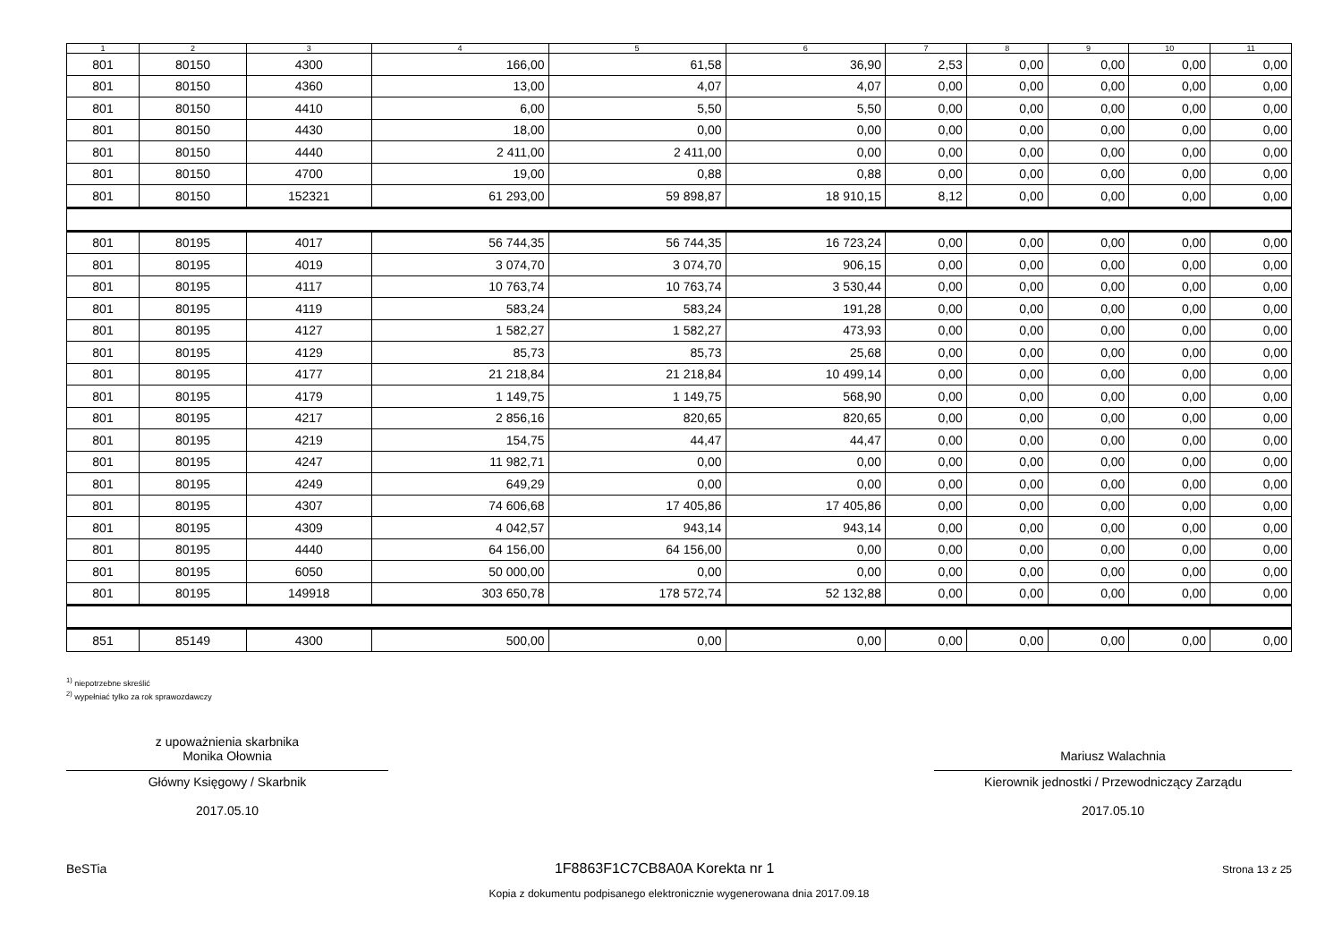| 1 | 2 | 3 | 4 | 5 | 6 | 7 | 8 | 9 | 10 | 11 |
| --- | --- | --- | --- | --- | --- | --- | --- | --- | --- | --- |
| 801 | 80150 | 4300 | 166,00 | 61,58 | 36,90 | 2,53 | 0,00 | 0,00 | 0,00 | 0,00 |
| 801 | 80150 | 4360 | 13,00 | 4,07 | 4,07 | 0,00 | 0,00 | 0,00 | 0,00 | 0,00 |
| 801 | 80150 | 4410 | 6,00 | 5,50 | 5,50 | 0,00 | 0,00 | 0,00 | 0,00 | 0,00 |
| 801 | 80150 | 4430 | 18,00 | 0,00 | 0,00 | 0,00 | 0,00 | 0,00 | 0,00 | 0,00 |
| 801 | 80150 | 4440 | 2 411,00 | 2 411,00 | 0,00 | 0,00 | 0,00 | 0,00 | 0,00 | 0,00 |
| 801 | 80150 | 4700 | 19,00 | 0,88 | 0,88 | 0,00 | 0,00 | 0,00 | 0,00 | 0,00 |
| 801 | 80150 | 152321 | 61 293,00 | 59 898,87 | 18 910,15 | 8,12 | 0,00 | 0,00 | 0,00 | 0,00 |
| 801 | 80195 | 4017 | 56 744,35 | 56 744,35 | 16 723,24 | 0,00 | 0,00 | 0,00 | 0,00 | 0,00 |
| 801 | 80195 | 4019 | 3 074,70 | 3 074,70 | 906,15 | 0,00 | 0,00 | 0,00 | 0,00 | 0,00 |
| 801 | 80195 | 4117 | 10 763,74 | 10 763,74 | 3 530,44 | 0,00 | 0,00 | 0,00 | 0,00 | 0,00 |
| 801 | 80195 | 4119 | 583,24 | 583,24 | 191,28 | 0,00 | 0,00 | 0,00 | 0,00 | 0,00 |
| 801 | 80195 | 4127 | 1 582,27 | 1 582,27 | 473,93 | 0,00 | 0,00 | 0,00 | 0,00 | 0,00 |
| 801 | 80195 | 4129 | 85,73 | 85,73 | 25,68 | 0,00 | 0,00 | 0,00 | 0,00 | 0,00 |
| 801 | 80195 | 4177 | 21 218,84 | 21 218,84 | 10 499,14 | 0,00 | 0,00 | 0,00 | 0,00 | 0,00 |
| 801 | 80195 | 4179 | 1 149,75 | 1 149,75 | 568,90 | 0,00 | 0,00 | 0,00 | 0,00 | 0,00 |
| 801 | 80195 | 4217 | 2 856,16 | 820,65 | 820,65 | 0,00 | 0,00 | 0,00 | 0,00 | 0,00 |
| 801 | 80195 | 4219 | 154,75 | 44,47 | 44,47 | 0,00 | 0,00 | 0,00 | 0,00 | 0,00 |
| 801 | 80195 | 4247 | 11 982,71 | 0,00 | 0,00 | 0,00 | 0,00 | 0,00 | 0,00 | 0,00 |
| 801 | 80195 | 4249 | 649,29 | 0,00 | 0,00 | 0,00 | 0,00 | 0,00 | 0,00 | 0,00 |
| 801 | 80195 | 4307 | 74 606,68 | 17 405,86 | 17 405,86 | 0,00 | 0,00 | 0,00 | 0,00 | 0,00 |
| 801 | 80195 | 4309 | 4 042,57 | 943,14 | 943,14 | 0,00 | 0,00 | 0,00 | 0,00 | 0,00 |
| 801 | 80195 | 4440 | 64 156,00 | 64 156,00 | 0,00 | 0,00 | 0,00 | 0,00 | 0,00 | 0,00 |
| 801 | 80195 | 6050 | 50 000,00 | 0,00 | 0,00 | 0,00 | 0,00 | 0,00 | 0,00 | 0,00 |
| 801 | 80195 | 149918 | 303 650,78 | 178 572,74 | 52 132,88 | 0,00 | 0,00 | 0,00 | 0,00 | 0,00 |
| 851 | 85149 | 4300 | 500,00 | 0,00 | 0,00 | 0,00 | 0,00 | 0,00 | 0,00 | 0,00 |
<sup>1)</sup> niepotrzebne skreślić
<sup>2)</sup> wypełniać tylko za rok sprawozdawczy
z upoważnienia skarbnika
Monika Ołownia
Główny Księgowy / Skarbnik
2017.05.10
Mariusz Walachnia
Kierownik jednostki / Przewodniczący Zarządu
2017.05.10
BeSTia 1F8863F1C7CB8A0A Korekta nr 1 Strona 13 z 25
Kopia z dokumentu podpisanego elektronicznie wygenerowana dnia 2017.09.18